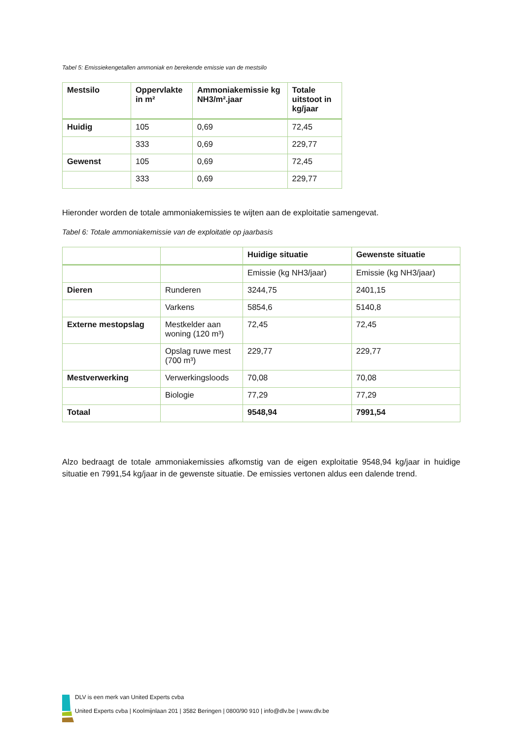Tabel 5: Emissiekengetallen ammoniak en berekende emissie van de mestsilo
| Mestsilo | Oppervlakte in m² | Ammoniakemissie kg NH3/m².jaar | Totale uitstoot in kg/jaar |
| --- | --- | --- | --- |
| Huidig | 105 | 0,69 | 72,45 |
| | 333 | 0,69 | 229,77 |
| Gewenst | 105 | 0,69 | 72,45 |
| | 333 | 0,69 | 229,77 |
Hieronder worden de totale ammoniakemissies te wijten aan de exploitatie samengevat.
Tabel 6: Totale ammoniakemissie van de exploitatie op jaarbasis
| | | Huidige situatie | Gewenste situatie |
| --- | --- | --- | --- |
| | | Emissie (kg NH3/jaar) | Emissie (kg NH3/jaar) |
| Dieren | Runderen | 3244,75 | 2401,15 |
| | Varkens | 5854,6 | 5140,8 |
| Externe mestopslag | Mestkelder aan woning (120 m³) | 72,45 | 72,45 |
| | Opslag ruwe mest (700 m³) | 229,77 | 229,77 |
| Mestverwerking | Verwerkingsloods | 70,08 | 70,08 |
| | Biologie | 77,29 | 77,29 |
| Totaal | | 9548,94 | 7991,54 |
Alzo bedraagt de totale ammoniakemissies afkomstig van de eigen exploitatie 9548,94 kg/jaar in huidige situatie en 7991,54 kg/jaar in de gewenste situatie. De emissies vertonen aldus een dalende trend.
DLV is een merk van United Experts cvba
United Experts cvba | Koolmijnlaan 201 | 3582 Beringen | 0800/90 910 | info@dlv.be | www.dlv.be